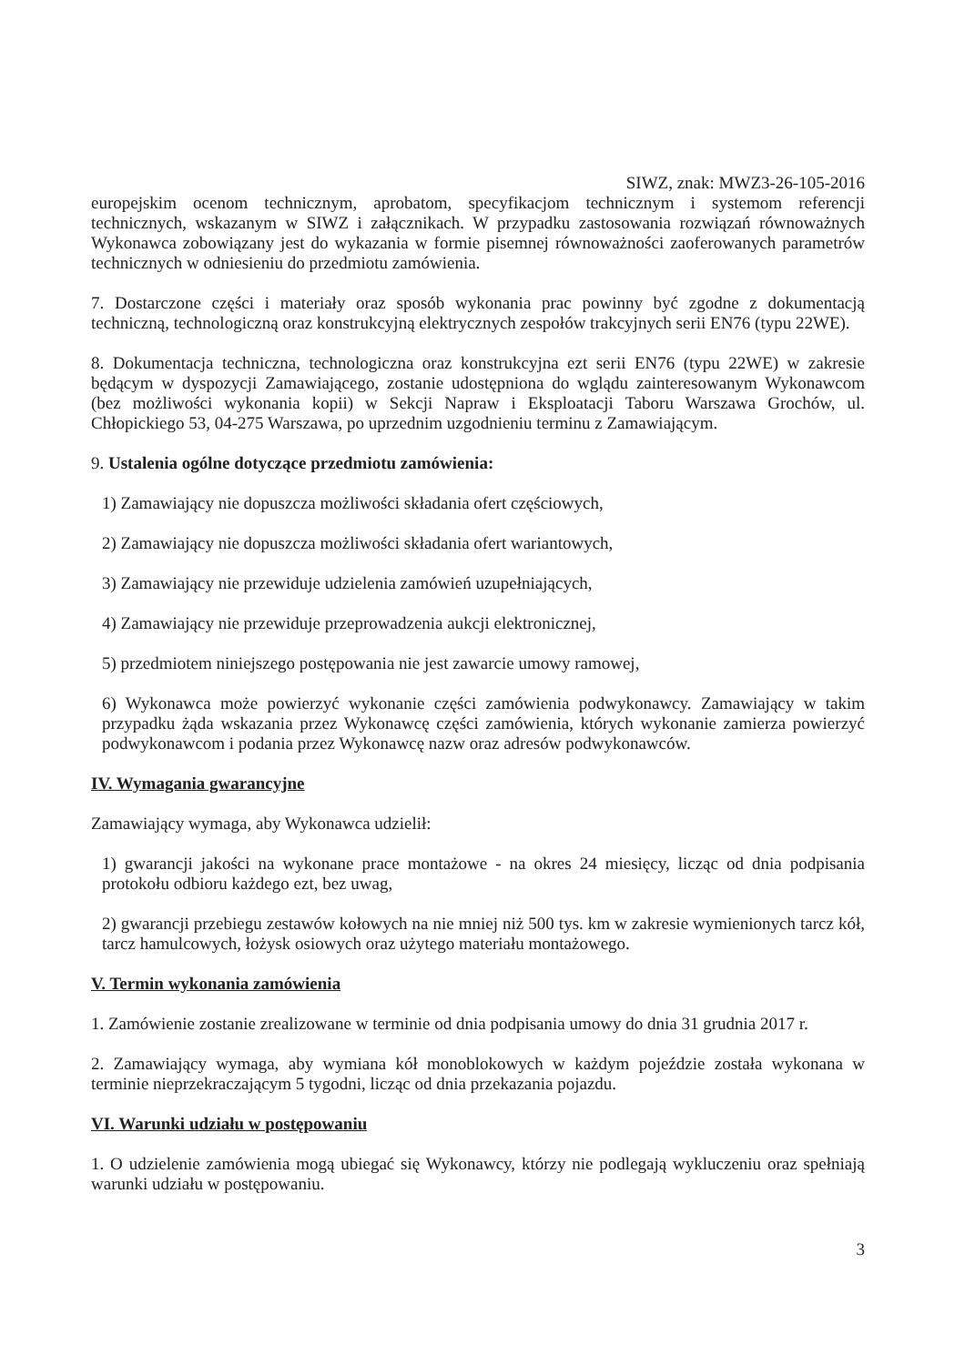SIWZ, znak: MWZ3-26-105-2016
europejskim ocenom technicznym, aprobatom, specyfikacjom technicznym i systemom referencji technicznych, wskazanym w SIWZ i załącznikach. W przypadku zastosowania rozwiązań równoważnych Wykonawca zobowiązany jest do wykazania w formie pisemnej równoważności zaoferowanych parametrów technicznych w odniesieniu do przedmiotu zamówienia.
7. Dostarczone części i materiały oraz sposób wykonania prac powinny być zgodne z dokumentacją techniczną, technologiczną oraz konstrukcyjną elektrycznych zespołów trakcyjnych serii EN76 (typu 22WE).
8. Dokumentacja techniczna, technologiczna oraz konstrukcyjna ezt serii EN76 (typu 22WE) w zakresie będącym w dyspozycji Zamawiającego, zostanie udostępniona do wglądu zainteresowanym Wykonawcom (bez możliwości wykonania kopii) w Sekcji Napraw i Eksploatacji Taboru Warszawa Grochów, ul. Chłopickiego 53, 04-275 Warszawa, po uprzednim uzgodnieniu terminu z Zamawiającym.
9. Ustalenia ogólne dotyczące przedmiotu zamówienia:
1) Zamawiający nie dopuszcza możliwości składania ofert częściowych,
2) Zamawiający nie dopuszcza możliwości składania ofert wariantowych,
3) Zamawiający nie przewiduje udzielenia zamówień uzupełniających,
4) Zamawiający nie przewiduje przeprowadzenia aukcji elektronicznej,
5) przedmiotem niniejszego postępowania nie jest zawarcie umowy ramowej,
6) Wykonawca może powierzyć wykonanie części zamówienia podwykonawcy. Zamawiający w takim przypadku żąda wskazania przez Wykonawcę części zamówienia, których wykonanie zamierza powierzyć podwykonawcom i podania przez Wykonawcę nazw oraz adresów podwykonawców.
IV. Wymagania gwarancyjne
Zamawiający wymaga, aby Wykonawca udzielił:
1) gwarancji jakości na wykonane prace montażowe - na okres 24 miesięcy, licząc od dnia podpisania protokołu odbioru każdego ezt, bez uwag,
2) gwarancji przebiegu zestawów kołowych na nie mniej niż 500 tys. km w zakresie wymienionych tarcz kół, tarcz hamulcowych, łożysk osiowych oraz użytego materiału montażowego.
V. Termin wykonania zamówienia
1. Zamówienie zostanie zrealizowane w terminie od dnia podpisania umowy do dnia 31 grudnia 2017 r.
2. Zamawiający wymaga, aby wymiana kół monoblokowych w każdym pojeździe została wykonana w terminie nieprzekraczającym 5 tygodni, licząc od dnia przekazania pojazdu.
VI. Warunki udziału w postępowaniu
1. O udzielenie zamówienia mogą ubiegać się Wykonawcy, którzy nie podlegają wykluczeniu oraz spełniają warunki udziału w postępowaniu.
3